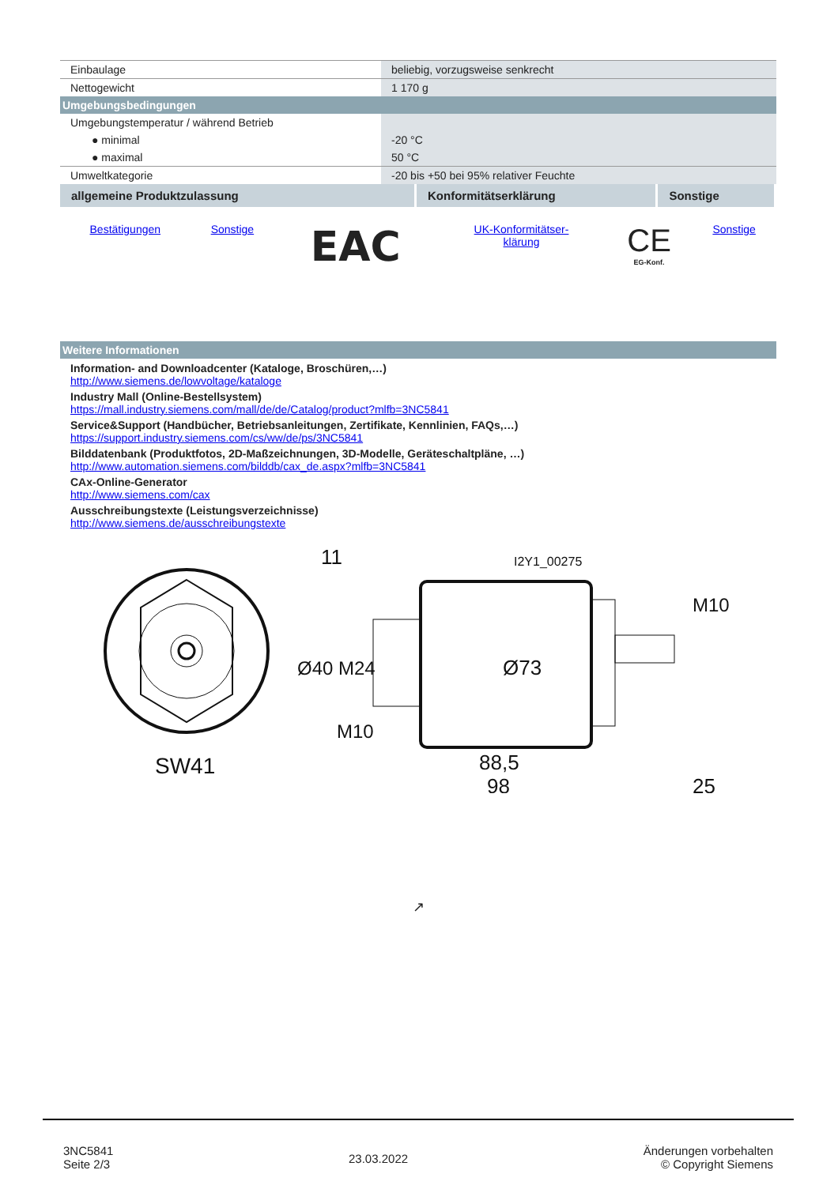| Einbaulage | beliebig, vorzugsweise senkrecht |
| Nettogewicht | 1 170 g |
| Umgebungsbedingungen | |
| Umgebungstemperatur / während Betrieb | |
| ● minimal | -20 °C |
| ● maximal | 50 °C |
| Umweltkategorie | -20 bis +50 bei 95% relativer Feuchte |
| allgemeine Produktzulassung | Konformitätserklärung | Sonstige |
| --- | --- | --- |
| Bestätigungen | Sonstige | EAC | UK-Konformitätser- klärung | CE EG-Konf. | Sonstige |
| Weitere Informationen |
Information- and Downloadcenter (Kataloge, Broschüren,…)
http://www.siemens.de/lowvoltage/kataloge
Industry Mall (Online-Bestellsystem)
https://mall.industry.siemens.com/mall/de/de/Catalog/product?mlfb=3NC5841
Service&Support (Handbücher, Betriebsanleitungen, Zertifikate, Kennlinien, FAQs,…)
https://support.industry.siemens.com/cs/ww/de/ps/3NC5841
Bilddatenbank (Produktfotos, 2D-Maßzeichnungen, 3D-Modelle, Geräteschaltpläne, …)
http://www.automation.siemens.com/bilddb/cax_de.aspx?mlfb=3NC5841
CAx-Online-Generator
http://www.siemens.com/cax
Ausschreibungstexte (Leistungsverzeichnisse)
http://www.siemens.de/ausschreibungstexte
SW41
11
I2Y1_00275
88,5
98
25
Ø73
Ø40 M24
M10
M10
↗
3NC5841
Seite 2/3
23.03.2022
Änderungen vorbehalten
© Copyright Siemens